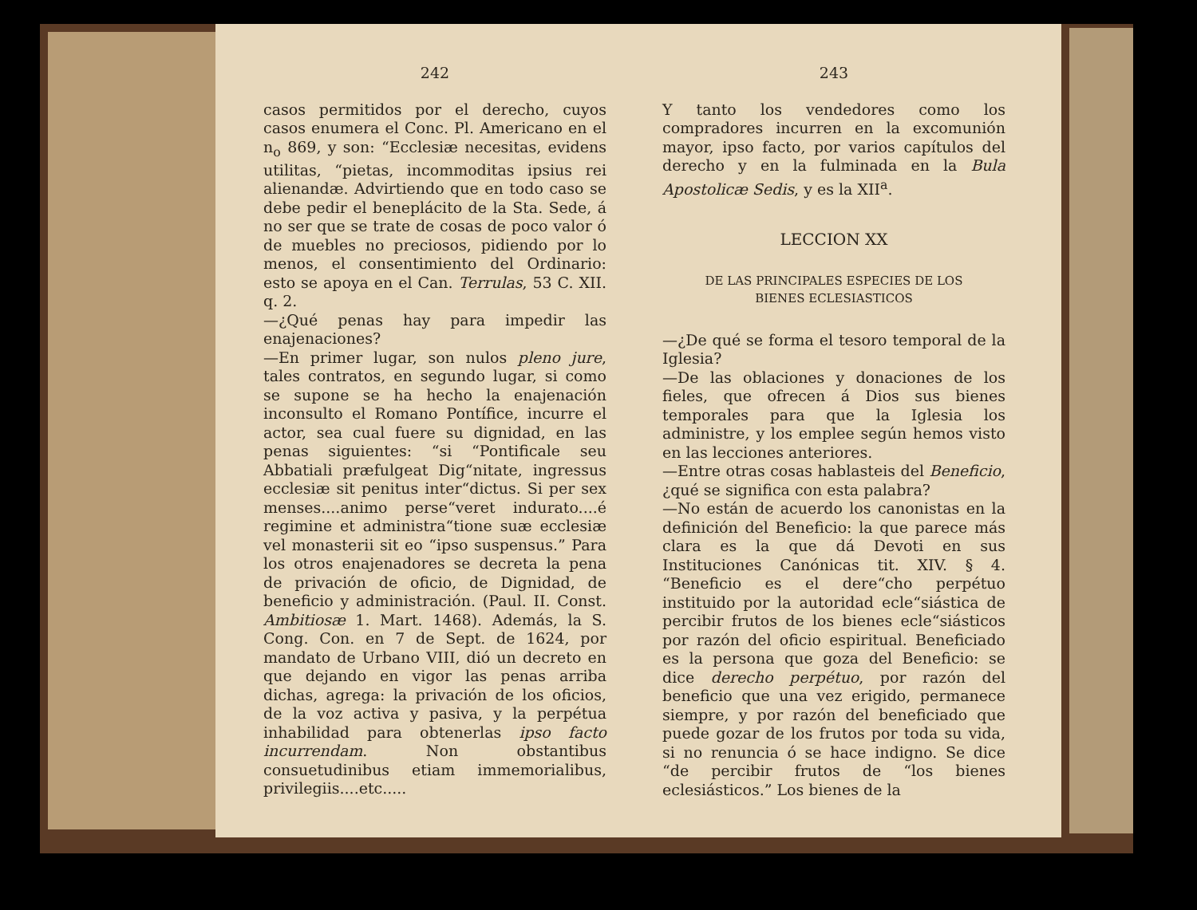242
casos permitidos por el derecho, cuyos casos enumera el Conc. Pl. Americano en el n<sub>o</sub> 869, y son: “Ecclesiæ necesitas, evidens utilitas, “pietas, incommoditas ipsius rei alienandæ. Advirtiendo que en todo caso se debe pedir el beneplácito de la Sta. Sede, á no ser que se trate de cosas de poco valor ó de muebles no preciosos, pidiendo por lo menos, el consentimiento del Ordinario: esto se apoya en el Can. Terrulas, 53 C. XII. q. 2.
—¿Qué penas hay para impedir las enajenaciones?
—En primer lugar, son nulos pleno jure, tales contratos, en segundo lugar, si como se supone se ha hecho la enajenación inconsulto el Romano Pontífice, incurre el actor, sea cual fuere su dignidad, en las penas siguientes: “si “Pontificale seu Abbatiali præfulgeat Dig“nitate, ingressus ecclesiæ sit penitus inter“dictus. Si per sex menses....animo perse“veret indurato....é regimine et administra“tione suæ ecclesiæ vel monasterii sit eo “ipso suspensus.” Para los otros enajenadores se decreta la pena de privación de oficio, de Dignidad, de beneficio y administración. (Paul. II. Const. Ambitiosæ 1. Mart. 1468). Además, la S. Cong. Con. en 7 de Sept. de 1624, por mandato de Urbano VIII, dió un decreto en que dejando en vigor las penas arriba dichas, agrega: la privación de los oficios, de la voz activa y pasiva, y la perpétua inhabilidad para obtenerlas ipso facto incurrendam. Non obstantibus consuetudinibus etiam immemorialibus, privilegiis....etc.....
243
Y tanto los vendedores como los compradores incurren en la excomunión mayor, ipso facto, por varios capítulos del derecho y en la fulminada en la Bula Apostolicæ Sedis, y es la XII<sup>a</sup>.
LECCION XX
DE LAS PRINCIPALES ESPECIES DE LOS
BIENES ECLESIASTICOS
—¿De qué se forma el tesoro temporal de la Iglesia?
—De las oblaciones y donaciones de los fieles, que ofrecen á Dios sus bienes temporales para que la Iglesia los administre, y los emplee según hemos visto en las lecciones anteriores.
—Entre otras cosas hablasteis del Beneficio, ¿qué se significa con esta palabra?
—No están de acuerdo los canonistas en la definición del Beneficio: la que parece más clara es la que dá Devoti en sus Instituciones Canónicas tit. XIV. § 4. “Beneficio es el dere“cho perpétuo instituido por la autoridad ecle“siástica de percibir frutos de los bienes ecle“siásticos por razón del oficio espiritual. Beneficiado es la persona que goza del Beneficio: se dice derecho perpétuo, por razón del beneficio que una vez erigido, permanece siempre, y por razón del beneficiado que puede gozar de los frutos por toda su vida, si no renuncia ó se hace indigno. Se dice “de percibir frutos de “los bienes eclesiásticos.” Los bienes de la